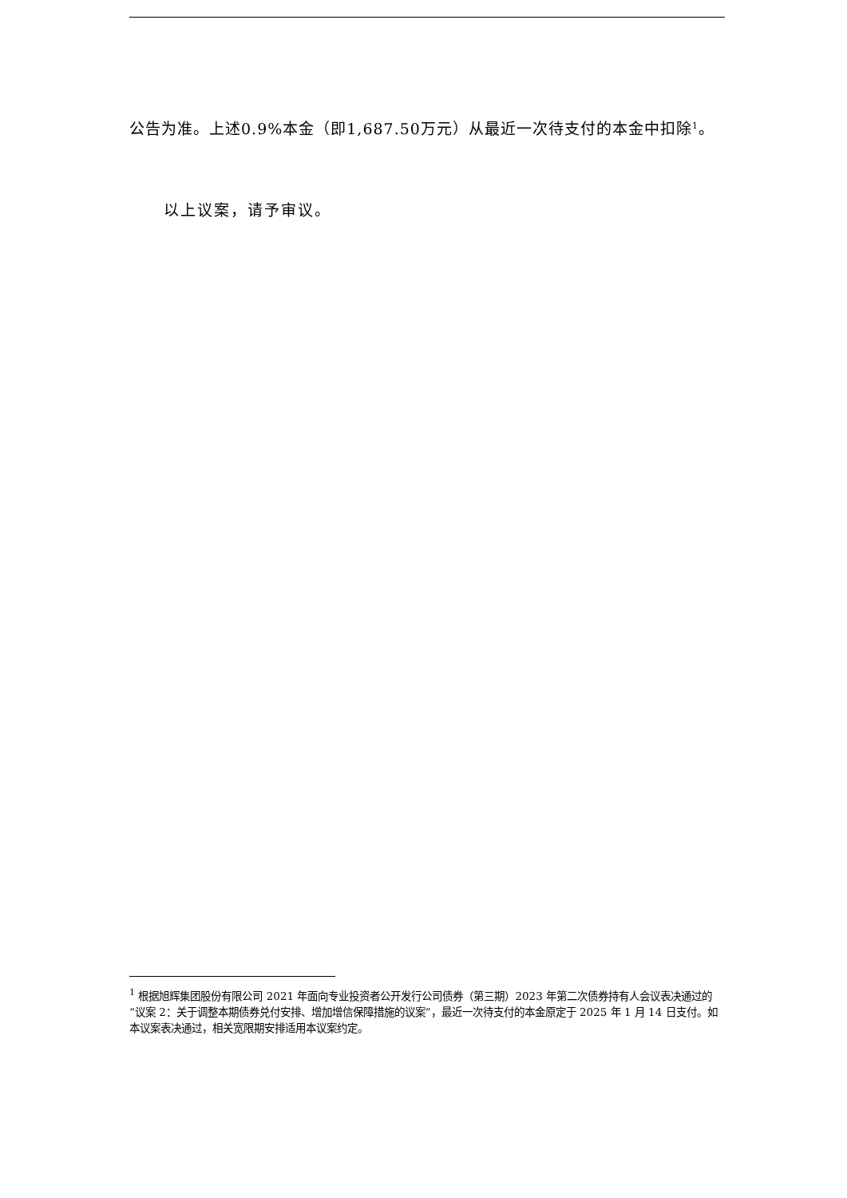公告为准。上述0.9%本金（即1,687.50万元）从最近一次待支付的本金中扣除<sup>1</sup>。
以上议案，请予审议。
<sup>1</sup> 根据旭辉集团股份有限公司 2021 年面向专业投资者公开发行公司债券（第三期）2023 年第二次债券持有人会议表决通过的“议案 2：关于调整本期债券兑付安排、增加增信保障措施的议案”，最近一次待支付的本金原定于 2025 年 1 月 14 日支付。如本议案表决通过，相关宽限期安排适用本议案约定。